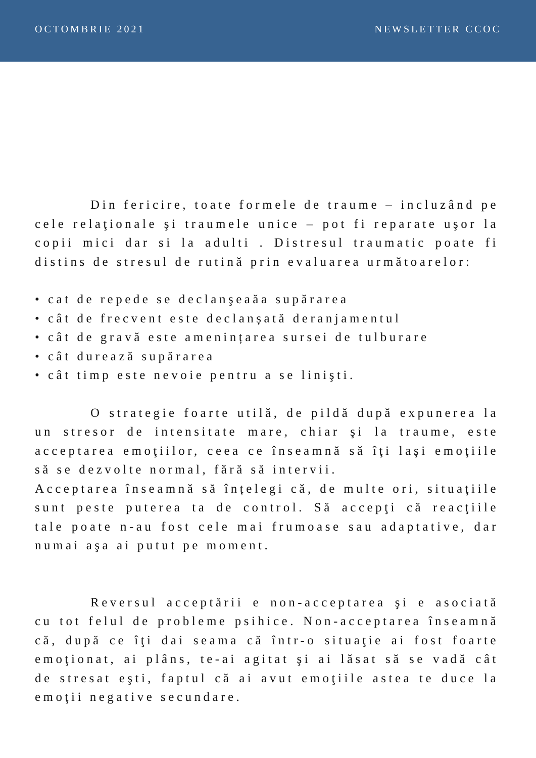OCTOMBRIE 2021 NEWSLETTER CCOC
Din fericire, toate formele de traume – incluzând pe cele relaţionale şi traumele unice – pot fi reparate uşor la copii mici dar si la adulti . Distresul traumatic poate fi distins de stresul de rutină prin evaluarea următoarelor:
• cat de repede se declanşeaăa supărarea
• cât de frecvent este declanșată deranjamentul
• cât de gravă este amenințarea sursei de tulburare
• cât durează supărarea
• cât timp este nevoie pentru a se linişti.
O strategie foarte utilă, de pildă după expunerea la un stresor de intensitate mare, chiar şi la traume, este acceptarea emoţiilor, ceea ce înseamnă să îţi laşi emoţiile să se dezvolte normal, fără să intervii.
Acceptarea înseamnă să înțelegi că, de multe ori, situaţiile sunt peste puterea ta de control. Să accepţi că reacţiile tale poate n-au fost cele mai frumoase sau adaptative, dar numai aşa ai putut pe moment.
Reversul acceptării e non-acceptarea şi e asociată cu tot felul de probleme psihice. Non-acceptarea înseamnă că, după ce îţi dai seama că într-o situaţie ai fost foarte emoţionat, ai plâns, te-ai agitat şi ai lăsat să se vadă cât de stresat eşti, faptul că ai avut emoţiile astea te duce la emoţii negative secundare.